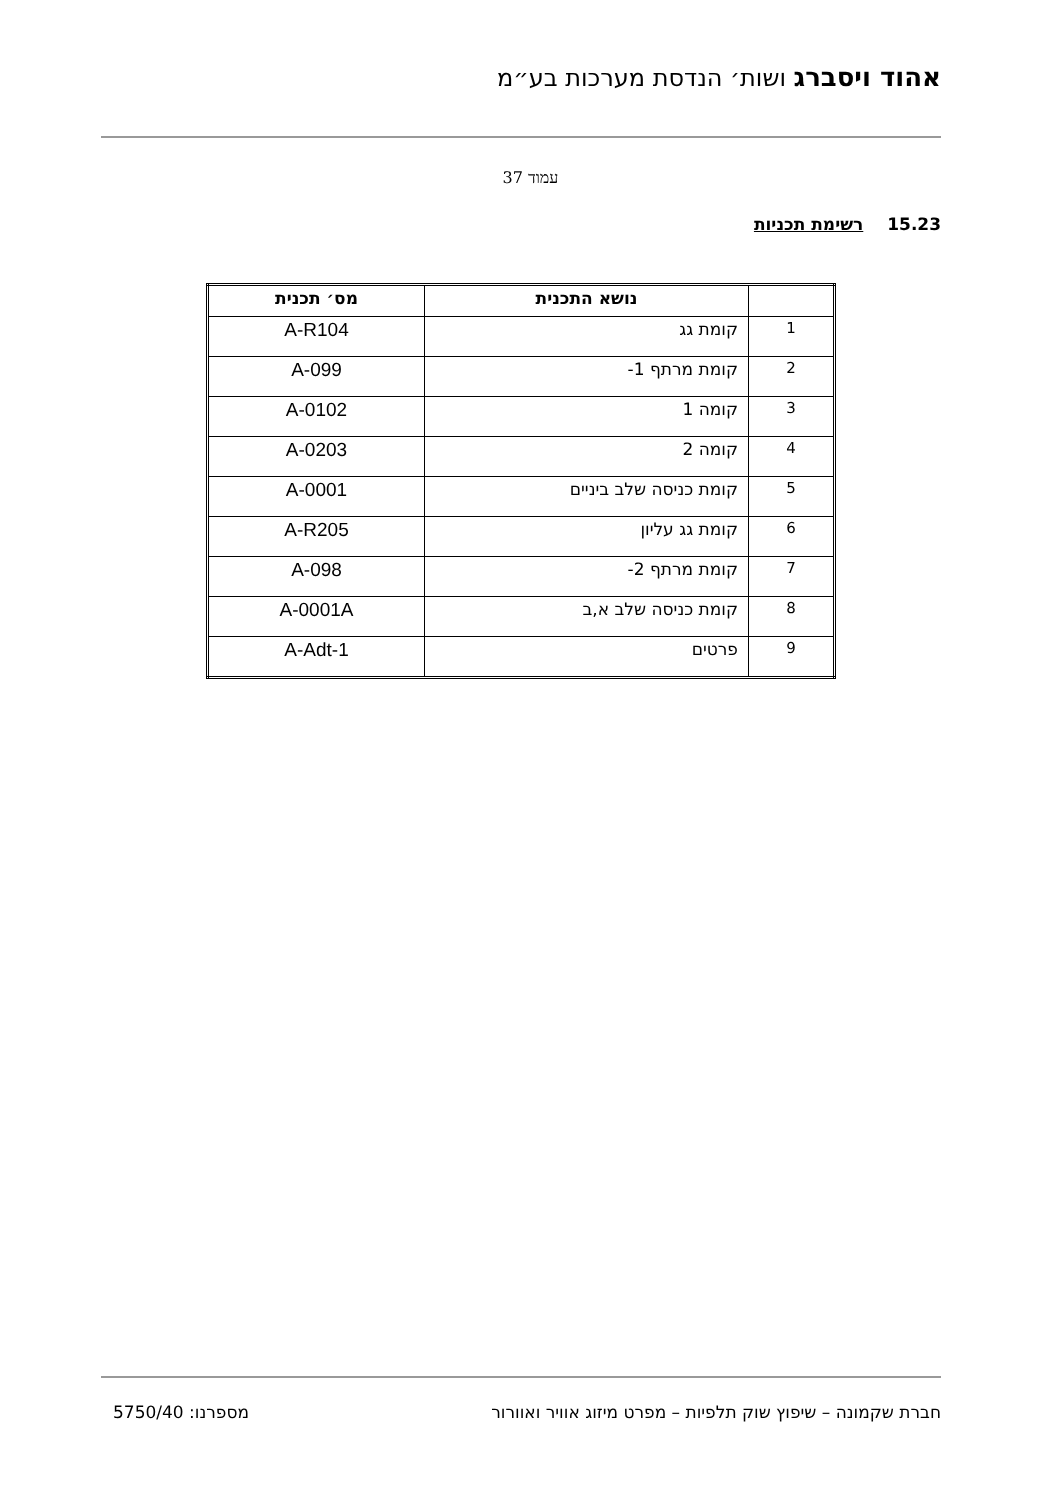אהוד ויסברג ושות׳ הנדסת מערכות בע״מ
עמוד 37
15.23 רשימת תכניות
| | נושא התכנית | מס׳ תכנית |
| --- | --- | --- |
| 1 | קומת גג | A-R104 |
| 2 | קומת מרתף 1- | A-099 |
| 3 | קומה 1 | A-0102 |
| 4 | קומה 2 | A-0203 |
| 5 | קומת כניסה שלב ביניים | A-0001 |
| 6 | קומת גג עליון | A-R205 |
| 7 | קומת מרתף 2- | A-098 |
| 8 | קומת כניסה שלב א,ב | A-0001A |
| 9 | פרטים | A-Adt-1 |
חברת שקמונה – שיפוץ שוק תלפיות – מפרט מיזוג אוויר ואוורור מספרנו: 5750/40